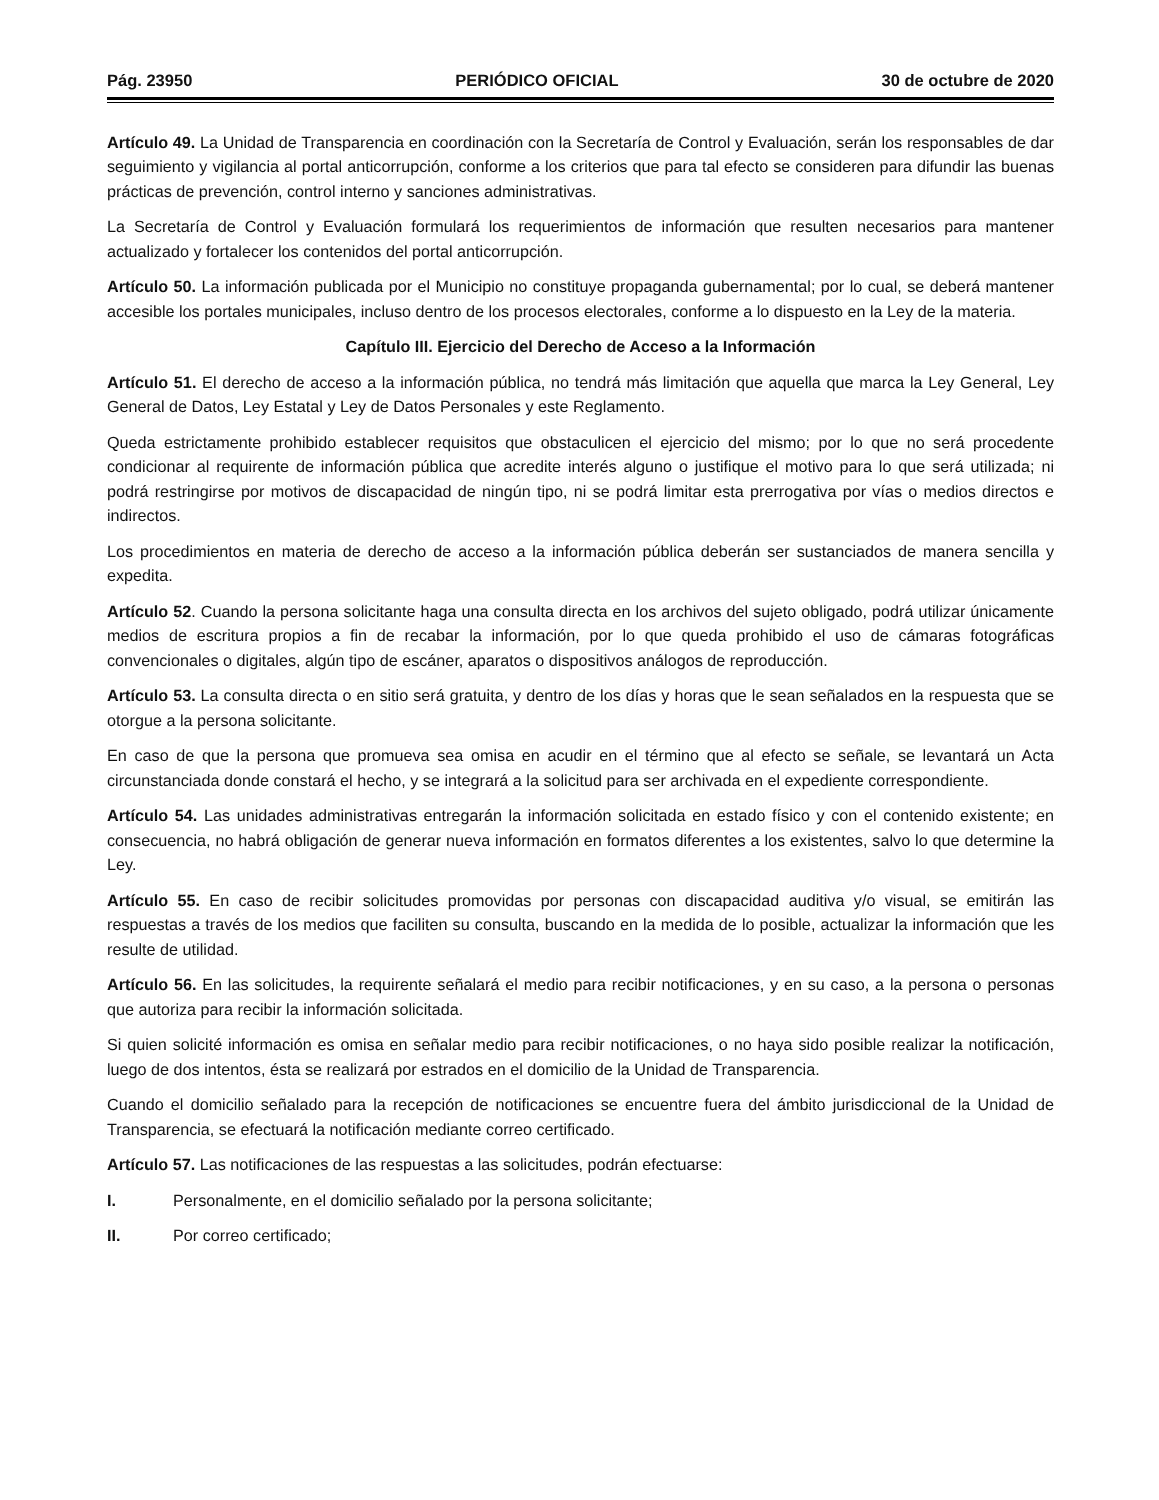Pág. 23950 PERIÓDICO OFICIAL 30 de octubre de 2020
Artículo 49. La Unidad de Transparencia en coordinación con la Secretaría de Control y Evaluación, serán los responsables de dar seguimiento y vigilancia al portal anticorrupción, conforme a los criterios que para tal efecto se consideren para difundir las buenas prácticas de prevención, control interno y sanciones administrativas.
La Secretaría de Control y Evaluación formulará los requerimientos de información que resulten necesarios para mantener actualizado y fortalecer los contenidos del portal anticorrupción.
Artículo 50. La información publicada por el Municipio no constituye propaganda gubernamental; por lo cual, se deberá mantener accesible los portales municipales, incluso dentro de los procesos electorales, conforme a lo dispuesto en la Ley de la materia.
Capítulo III. Ejercicio del Derecho de Acceso a la Información
Artículo 51. El derecho de acceso a la información pública, no tendrá más limitación que aquella que marca la Ley General, Ley General de Datos, Ley Estatal y Ley de Datos Personales y este Reglamento.
Queda estrictamente prohibido establecer requisitos que obstaculicen el ejercicio del mismo; por lo que no será procedente condicionar al requirente de información pública que acredite interés alguno o justifique el motivo para lo que será utilizada; ni podrá restringirse por motivos de discapacidad de ningún tipo, ni se podrá limitar esta prerrogativa por vías o medios directos e indirectos.
Los procedimientos en materia de derecho de acceso a la información pública deberán ser sustanciados de manera sencilla y expedita.
Artículo 52. Cuando la persona solicitante haga una consulta directa en los archivos del sujeto obligado, podrá utilizar únicamente medios de escritura propios a fin de recabar la información, por lo que queda prohibido el uso de cámaras fotográficas convencionales o digitales, algún tipo de escáner, aparatos o dispositivos análogos de reproducción.
Artículo 53. La consulta directa o en sitio será gratuita, y dentro de los días y horas que le sean señalados en la respuesta que se otorgue a la persona solicitante.
En caso de que la persona que promueva sea omisa en acudir en el término que al efecto se señale, se levantará un Acta circunstanciada donde constará el hecho, y se integrará a la solicitud para ser archivada en el expediente correspondiente.
Artículo 54. Las unidades administrativas entregarán la información solicitada en estado físico y con el contenido existente; en consecuencia, no habrá obligación de generar nueva información en formatos diferentes a los existentes, salvo lo que determine la Ley.
Artículo 55. En caso de recibir solicitudes promovidas por personas con discapacidad auditiva y/o visual, se emitirán las respuestas a través de los medios que faciliten su consulta, buscando en la medida de lo posible, actualizar la información que les resulte de utilidad.
Artículo 56. En las solicitudes, la requirente señalará el medio para recibir notificaciones, y en su caso, a la persona o personas que autoriza para recibir la información solicitada.
Si quien solicité información es omisa en señalar medio para recibir notificaciones, o no haya sido posible realizar la notificación, luego de dos intentos, ésta se realizará por estrados en el domicilio de la Unidad de Transparencia.
Cuando el domicilio señalado para la recepción de notificaciones se encuentre fuera del ámbito jurisdiccional de la Unidad de Transparencia, se efectuará la notificación mediante correo certificado.
Artículo 57. Las notificaciones de las respuestas a las solicitudes, podrán efectuarse:
I. Personalmente, en el domicilio señalado por la persona solicitante;
II. Por correo certificado;